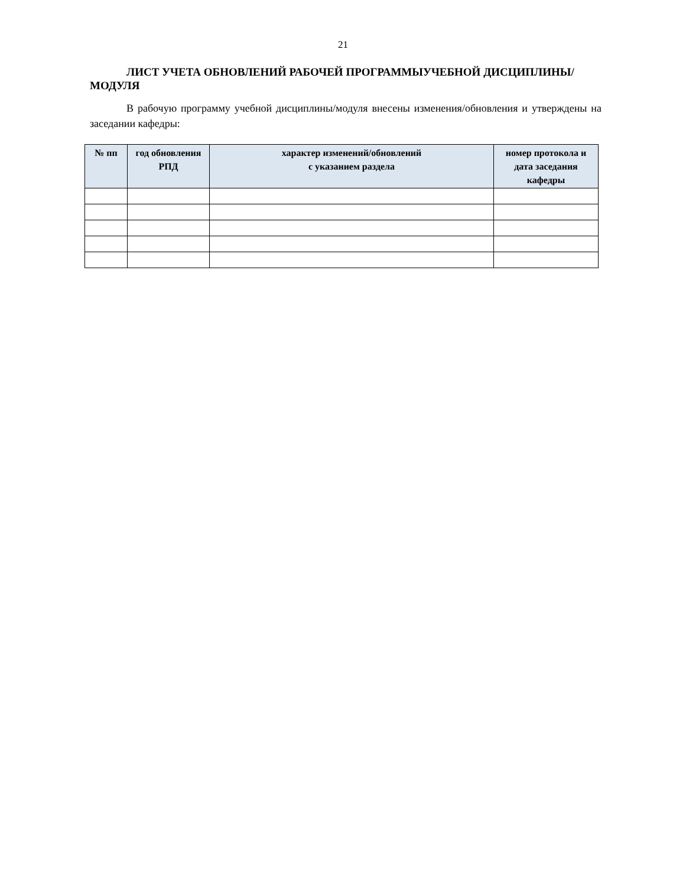21
ЛИСТ УЧЕТА ОБНОВЛЕНИЙ РАБОЧЕЙ ПРОГРАММЫУЧЕБНОЙ ДИСЦИПЛИНЫ/МОДУЛЯ
В рабочую программу учебной дисциплины/модуля внесены изменения/обновления и утверждены на заседании кафедры:
| № пп | год обновления РПД | характер изменений/обновлений с указанием раздела | номер протокола и дата заседания кафедры |
| --- | --- | --- | --- |